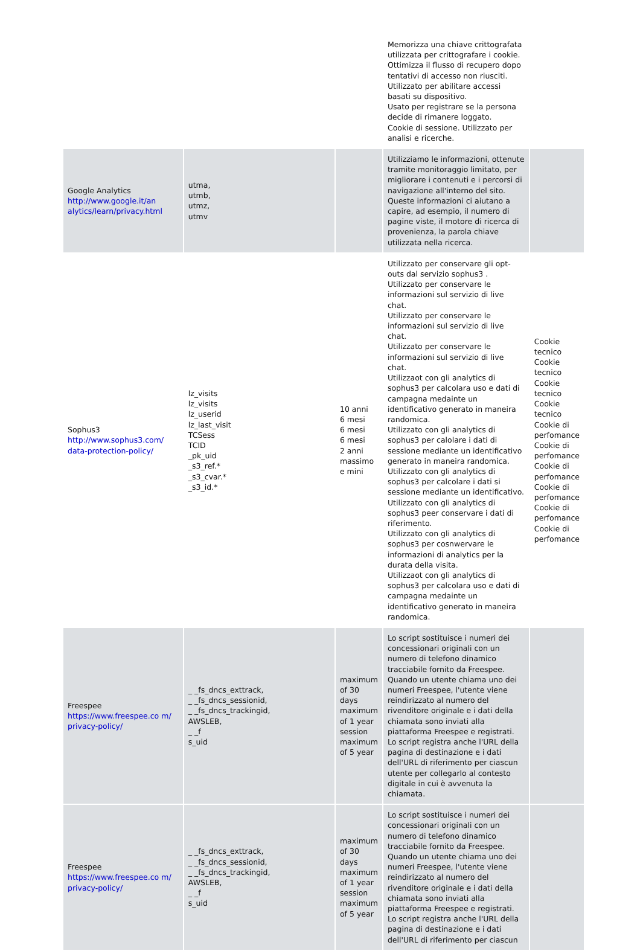| | | | Memorizza una chiave crittografata utilizzata per crittografare i cookie. Ottimizza il flusso di recupero dopo tentativi di accesso non riusciti. Utilizzato per abilitare accessi basati su dispositivo. Usato per registrare se la persona decide di rimanere loggato. Cookie di sessione. Utilizzato per analisi e ricerche. | |
| Google Analytics http://www.google.it/an alytics/learn/privacy.html | utma, utmb, utmz, utmv | | Utilizziamo le informazioni, ottenute tramite monitoraggio limitato, per migliorare i contenuti e i percorsi di navigazione all'interno del sito. Queste informazioni ci aiutano a capire, ad esempio, il numero di pagine viste, il motore di ricerca di provenienza, la parola chiave utilizzata nella ricerca. | |
| Sophus3 http://www.sophus3.com/ data-protection-policy/ | lz_visits lz_visits lz_userid lz_last_visit TCSess TCID _pk_uid _s3_ref.* _s3_cvar.* _s3_id.* | 10 anni 6 mesi 6 mesi 6 mesi 2 anni massimo e mini | Utilizzato per conservare gli opt-outs dal servizio sophus3 . Utilizzato per conservare le informazioni sul servizio di live chat. Utilizzato per conservare le informazioni sul servizio di live chat. Utilizzato per conservare le informazioni sul servizio di live chat. Utilizzaot con gli analytics di sophus3 per calcolara uso e dati di campagna medainte un identificativo generato in maneira randomica. Utilizzato con gli analytics di sophus3 per calolare i dati di sessione mediante un identificativo generato in maneira randomica. Utilizzato con gli analytics di sophus3 per calcolare i dati si sessione mediante un identificativo. Utilizzato con gli analytics di sophus3 peer conservare i dati di riferimento. Utilizzato con gli analytics di sophus3 per cosnwervare le informazioni di analytics per la durata della visita. Utilizzaot con gli analytics di sophus3 per calcolara uso e dati di campagna medainte un identificativo generato in maneira randomica. | Cookie tecnico Cookie tecnico Cookie tecnico Cookie tecnico Cookie di perfomance Cookie di perfomance Cookie di perfomance Cookie di perfomance Cookie di perfomance Cookie di perfomance |
| Freespee https://www.freespee.co m/ privacy-policy/ | _ _fs_dncs_exttrack, _ _fs_dncs_sessionid, _ _fs_dncs_trackingid, AWSLEB, _ _f s_uid | maximum of 30 days maximum of 1 year session maximum of 5 year | Lo script sostituisce i numeri dei concessionari originali con un numero di telefono dinamico tracciabile fornito da Freespee. Quando un utente chiama uno dei numeri Freespee, l'utente viene reindirizzato al numero del rivenditore originale e i dati della chiamata sono inviati alla piattaforma Freespee e registrati. Lo script registra anche l'URL della pagina di destinazione e i dati dell'URL di riferimento per ciascun utente per collegarlo al contesto digitale in cui è avvenuta la chiamata. | |
| Freespee https://www.freespee.co m/ privacy-policy/ | _ _fs_dncs_exttrack, _ _fs_dncs_sessionid, _ _fs_dncs_trackingid, AWSLEB, _ _f s_uid | maximum of 30 days maximum of 1 year session maximum of 5 year | Lo script sostituisce i numeri dei concessionari originali con un numero di telefono dinamico tracciabile fornito da Freespee. Quando un utente chiama uno dei numeri Freespee, l'utente viene reindirizzato al numero del rivenditore originale e i dati della chiamata sono inviati alla piattaforma Freespee e registrati. Lo script registra anche l'URL della pagina di destinazione e i dati dell'URL di riferimento per ciascun | |